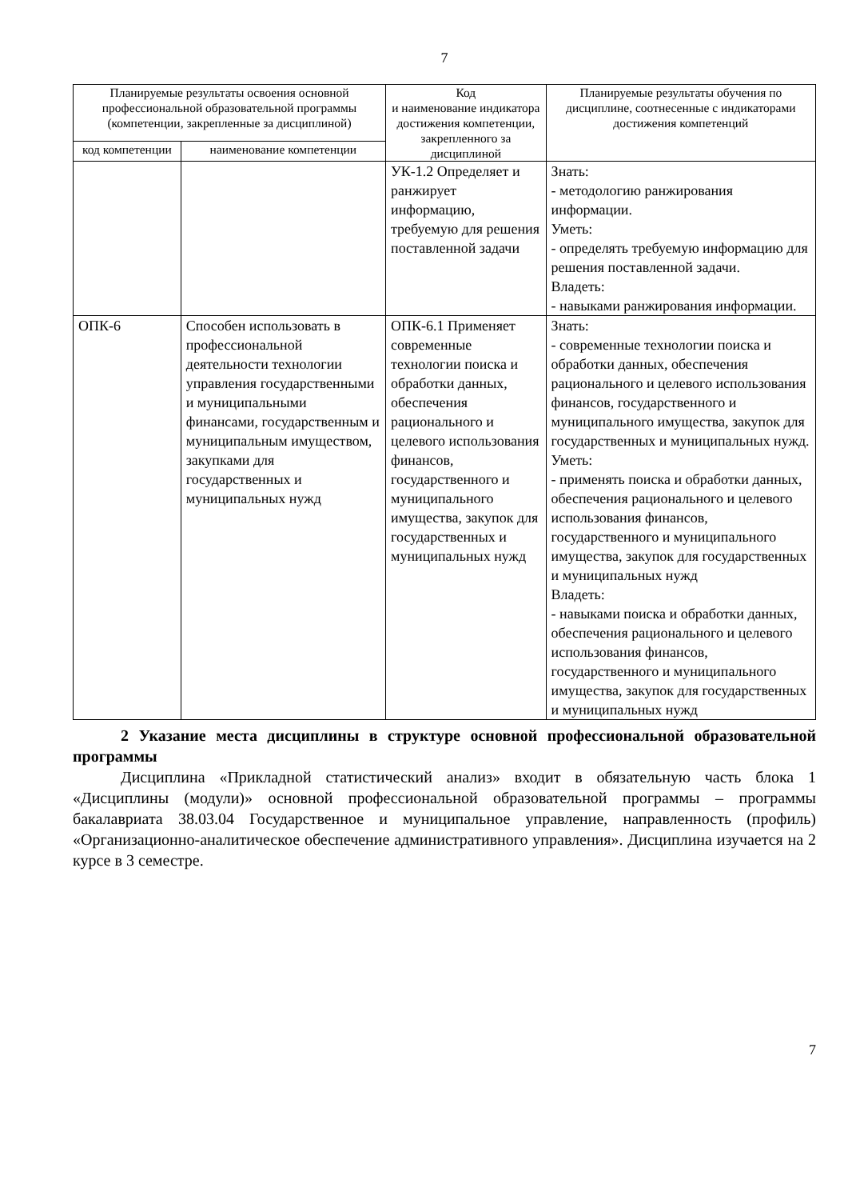7
| Планируемые результаты освоения основной профессиональной образовательной программы (компетенции, закрепленные за дисциплиной) | | Код и наименование индикатора достижения компетенции, закрепленного за дисциплиной | Планируемые результаты обучения по дисциплине, соотнесенные с индикаторами достижения компетенций |
| --- | --- | --- | --- |
| код компетенции | наименование компетенции | | |
| | | УК-1.2 Определяет и ранжирует информацию, требуемую для решения поставленной задачи | Знать: - методологию ранжирования информации. Уметь: - определять требуемую информацию для решения поставленной задачи. Владеть: - навыками ранжирования информации. |
| ОПК-6 | Способен использовать в профессиональной деятельности технологии управления государственными и муниципальными финансами, государственным и муниципальным имуществом, закупками для государственных и муниципальных нужд | ОПК-6.1 Применяет современные технологии поиска и обработки данных, обеспечения рационального и целевого использования финансов, государственного и муниципального имущества, закупок для государственных и муниципальных нужд | Знать: - современные технологии поиска и обработки данных, обеспечения рационального и целевого использования финансов, государственного и муниципального имущества, закупок для государственных и муниципальных нужд. Уметь: - применять поиска и обработки данных, обеспечения рационального и целевого использования финансов, государственного и муниципального имущества, закупок для государственных и муниципальных нужд Владеть: - навыками поиска и обработки данных, обеспечения рационального и целевого использования финансов, государственного и муниципального имущества, закупок для государственных и муниципальных нужд |
2 Указание места дисциплины в структуре основной профессиональной образовательной программы
Дисциплина «Прикладной статистический анализ» входит в обязательную часть блока 1 «Дисциплины (модули)» основной профессиональной образовательной программы – программы бакалавриата 38.03.04 Государственное и муниципальное управление, направленность (профиль) «Организационно-аналитическое обеспечение административного управления». Дисциплина изучается на 2 курсе в 3 семестре.
7